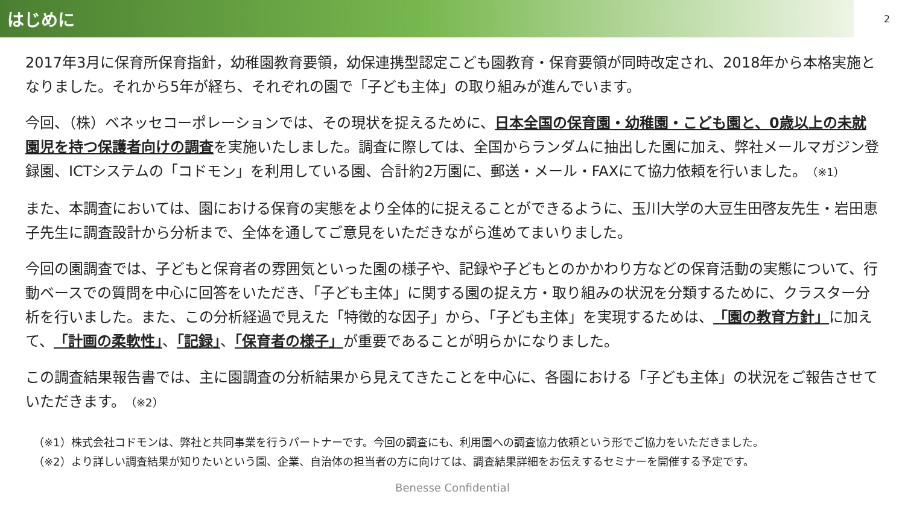はじめに
2
2017年3月に保育所保育指針，幼稚園教育要領，幼保連携型認定こども園教育・保育要領が同時改定され、2018年から本格実施となりました。それから5年が経ち、それぞれの園で「子ども主体」の取り組みが進んでいます。
今回、（株）ベネッセコーポレーションでは、その現状を捉えるために、日本全国の保育園・幼稚園・こども園と、0歳以上の未就園児を持つ保護者向けの調査を実施いたしました。調査に際しては、全国からランダムに抽出した園に加え、弊社メールマガジン登録園、ICTシステムの「コドモン」を利用している園、合計約2万園に、郵送・メール・FAXにて協力依頼を行いました。（※1）
また、本調査においては、園における保育の実態をより全体的に捉えることができるように、玉川大学の大豆生田啓友先生・岩田恵子先生に調査設計から分析まで、全体を通してご意見をいただきながら進めてまいりました。
今回の園調査では、子どもと保育者の雰囲気といった園の様子や、記録や子どもとのかかわり方などの保育活動の実態について、行動ベースでの質問を中心に回答をいただき、「子ども主体」に関する園の捉え方・取り組みの状況を分類するために、クラスター分析を行いました。また、この分析経過で見えた「特徴的な因子」から、「子ども主体」を実現するためは、「園の教育方針」に加えて、「計画の柔軟性」、「記録」、「保育者の様子」が重要であることが明らかになりました。
この調査結果報告書では、主に園調査の分析結果から見えてきたことを中心に、各園における「子ども主体」の状況をご報告させていただきます。（※2）
（※1）株式会社コドモンは、弊社と共同事業を行うパートナーです。今回の調査にも、利用園への調査協力依頼という形でご協力をいただきました。
（※2）より詳しい調査結果が知りたいという園、企業、自治体の担当者の方に向けては、調査結果詳細をお伝えするセミナーを開催する予定です。
Benesse Confidential